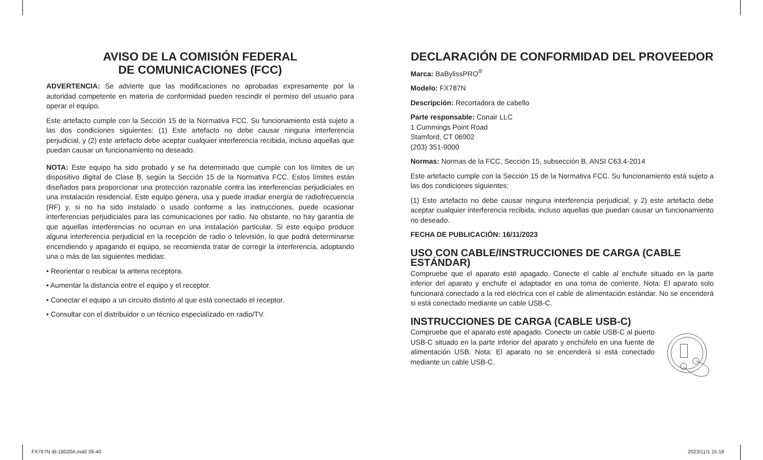AVISO DE LA COMISIÓN FEDERAL
DE COMUNICACIONES (FCC)
ADVERTENCIA: Se advierte que las modificaciones no aprobadas expresamente por la autoridad competente en materia de conformidad pueden rescindir el permiso del usuario para operar el equipo.
Este artefacto cumple con la Sección 15 de la Normativa FCC. Su funcionamiento está sujeto a las dos condiciones siguientes: (1) Este artefacto no debe causar ninguna interferencia perjudicial, y (2) este artefacto debe aceptar cualquier interferencia recibida, incluso aquellas que puedan causar un funcionamiento no deseado.
NOTA: Este equipo ha sido probado y se ha determinado que cumple con los límites de un dispositivo digital de Clase B, según la Sección 15 de la Normativa FCC. Estos límites están diseñados para proporcionar una protección razonable contra las interferencias perjudiciales en una instalación residencial. Este equipo genera, usa y puede irradiar energía de radiofrecuencia (RF) y, si no ha sido instalado o usado conforme a las instrucciones, puede ocasionar interferencias perjudiciales para las comunicaciones por radio. No obstante, no hay garantía de que aquellas interferencias no ocurran en una instalación particular. Si este equipo produce alguna interferencia perjudicial en la recepción de radio o televisión, lo que podrá determinarse encendiendo y apagando el equipo, se recomienda tratar de corregir la interferencia, adoptando una o más de las siguientes medidas:
• Reorientar o reubicar la antena receptora.
• Aumentar la distancia entre el equipo y el receptor.
• Conectar el equipo a un circuito distinto al que está conectado el receptor.
• Consultar con el distribuidor o un técnico especializado en radio/TV.
DECLARACIÓN DE CONFORMIDAD DEL PROVEEDOR
Marca: BaBylissPRO<sup>®</sup>
Modelo: FX787N
Descripción: Recortadora de cabello
Parte responsable: Conair LLC
1 Cummings Point Road
Stamford, CT 06902
(203) 351-9000
Normas: Normas de la FCC, Sección 15, subsección B, ANSI C63.4-2014
Este artefacto cumple con la Sección 15 de la Normativa FCC. Su funcionamiento está sujeto a las dos condiciones siguientes:
(1) Este artefacto no debe causar ninguna interferencia perjudicial, y 2) este artefacto debe aceptar cualquier interferencia recibida, incluso aquellas que puedan causar un funcionamiento no deseado.
FECHA DE PUBLICACIÓN: 16/11/2023
USO CON CABLE/INSTRUCCIONES DE CARGA (CABLE ESTÁNDAR)
Compruebe que el aparato esté apagado. Conecte el cable al enchufe situado en la parte inferior del aparato y enchufe el adaptador en una toma de corriente. Nota: El aparato solo funcionará conectado a la red eléctrica con el cable de alimentación estándar. No se encenderá si está conectado mediante un cable USB-C.
INSTRUCCIONES DE CARGA (CABLE USB-C)
Compruebe que el aparato esté apagado. Conecte un cable USB-C al puerto USB-C situado en la parte inferior del aparato y enchúfelo en una fuente de alimentación USB. Nota: El aparato no se encenderá si está conectado mediante un cable USB-C.
FX787N IB-18020A.indd 39-40 2023/11/1 15:18